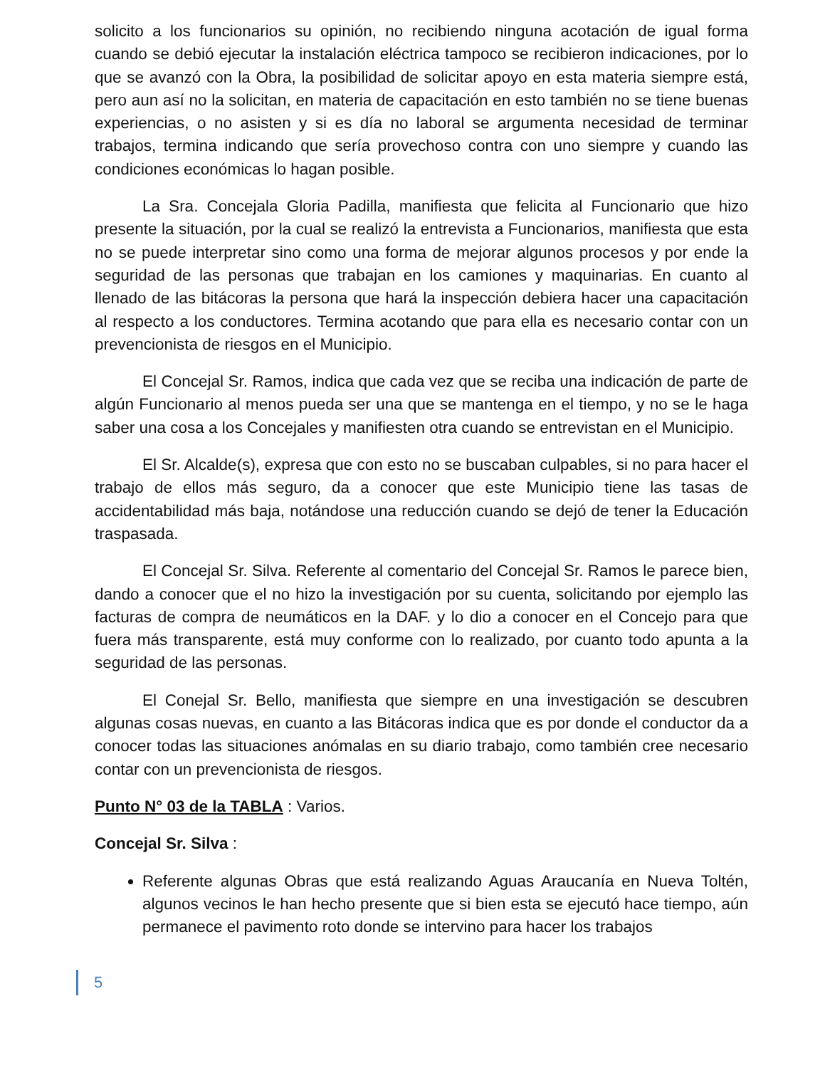solicito a los funcionarios su opinión, no recibiendo ninguna acotación de igual forma cuando se debió ejecutar la instalación eléctrica tampoco se recibieron indicaciones, por lo que se avanzó con la Obra, la posibilidad de solicitar apoyo en esta materia siempre está, pero aun así no la solicitan, en materia de capacitación en esto también no se tiene buenas experiencias, o no asisten y si es día no laboral se argumenta necesidad de terminar trabajos, termina indicando que sería provechoso contra con uno siempre y cuando las condiciones económicas lo hagan posible.
La Sra. Concejala Gloria Padilla, manifiesta que felicita al Funcionario que hizo presente la situación, por la cual se realizó la entrevista a Funcionarios, manifiesta que esta no se puede interpretar sino como una forma de mejorar algunos procesos y por ende la seguridad de las personas que trabajan en los camiones y maquinarias. En cuanto al llenado de las bitácoras la persona que hará la inspección debiera hacer una capacitación al respecto a los conductores. Termina acotando que para ella es necesario contar con un prevencionista de riesgos en el Municipio.
El Concejal Sr. Ramos, indica que cada vez que se reciba una indicación de parte de algún Funcionario al menos pueda ser una que se mantenga en el tiempo, y no se le haga saber una cosa a los Concejales y manifiesten otra cuando se entrevistan en el Municipio.
El Sr. Alcalde(s), expresa que con esto no se buscaban culpables, si no para hacer el trabajo de ellos más seguro, da a conocer que este Municipio tiene las tasas de accidentabilidad más baja, notándose una reducción cuando se dejó de tener la Educación traspasada.
El Concejal Sr. Silva. Referente al comentario del Concejal Sr. Ramos le parece bien, dando a conocer que el no hizo la investigación por su cuenta, solicitando por ejemplo las facturas de compra de neumáticos en la DAF. y lo dio a conocer en el Concejo para que fuera más transparente, está muy conforme con lo realizado, por cuanto todo apunta a la seguridad de las personas.
El Conejal Sr. Bello, manifiesta que siempre en una investigación se descubren algunas cosas nuevas, en cuanto a las Bitácoras indica que es por donde el conductor da a conocer todas las situaciones anómalas en su diario trabajo, como también cree necesario contar con un prevencionista de riesgos.
Punto N° 03 de la TABLA : Varios.
Concejal Sr. Silva :
Referente algunas Obras que está realizando Aguas Araucanía en Nueva Toltén, algunos vecinos le han hecho presente que si bien esta se ejecutó hace tiempo, aún permanece el pavimento roto donde se intervino para hacer los trabajos
5